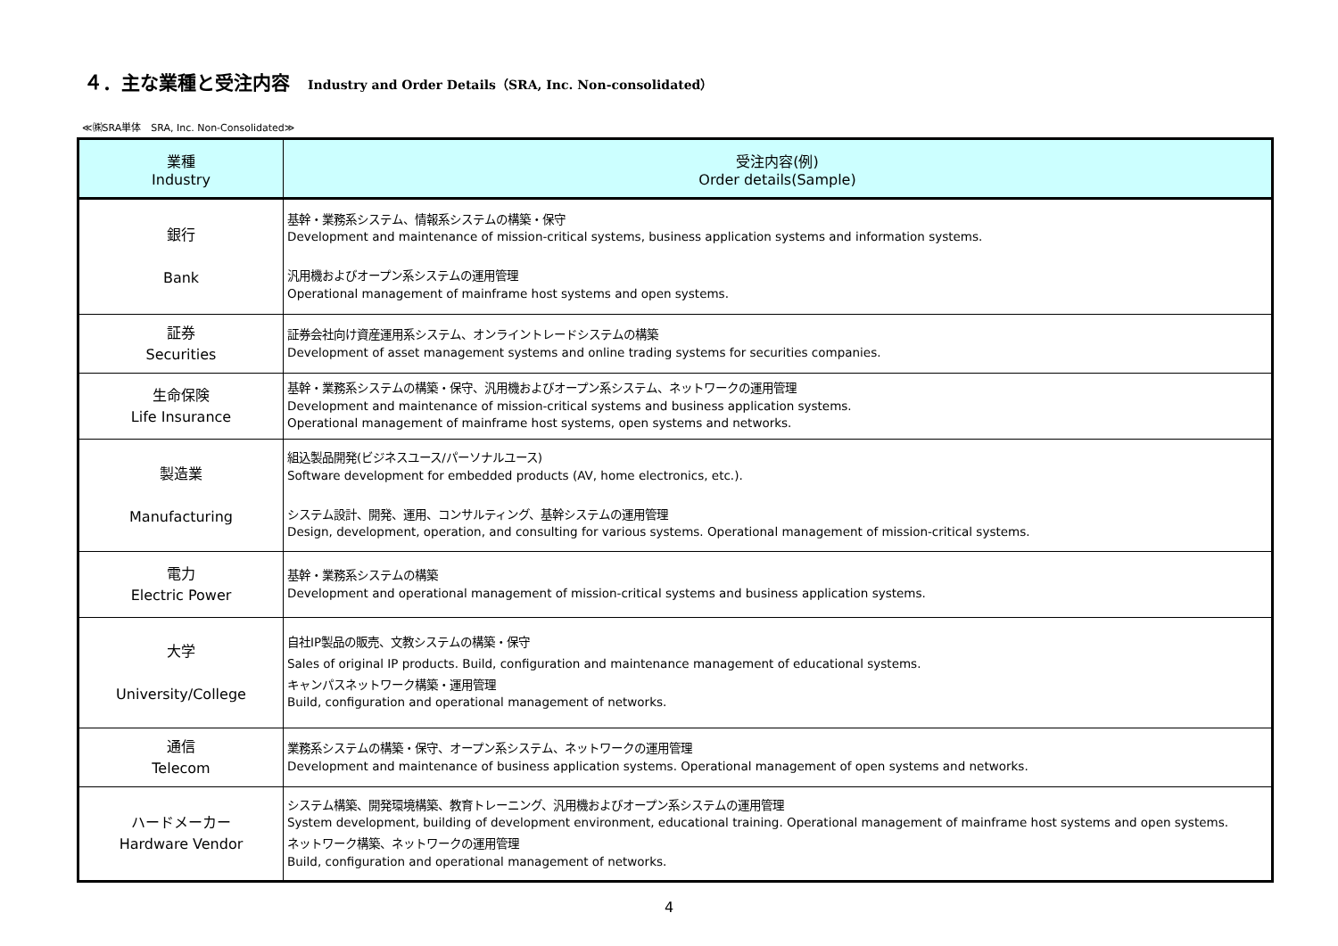４．主な業種と受注内容 Industry and Order Details（SRA, Inc. Non-consolidated）
≪㈱SRA単体　SRA, Inc. Non-Consolidated≫
| 業種 Industry | 受注内容(例) Order details(Sample) |
| --- | --- |
| 銀行 Bank | 基幹・業務系システム、情報系システムの構築・保守 Development and maintenance of mission-critical systems, business application systems and information systems. 汎用機およびオープン系システムの運用管理 Operational management of mainframe host systems and open systems. |
| 証券 Securities | 証券会社向け資産運用系システム、オンライントレードシステムの構築 Development of asset management systems and online trading systems for securities companies. |
| 生命保険 Life Insurance | 基幹・業務系システムの構築・保守、汎用機およびオープン系システム、ネットワークの運用管理 Development and maintenance of mission-critical systems and business application systems. Operational management of mainframe host systems, open systems and networks. |
| 製造業 Manufacturing | 組込製品開発(ビジネスユース/パーソナルユース) Software development for embedded products (AV, home electronics, etc.). システム設計、開発、運用、コンサルティング、基幹システムの運用管理 Design, development, operation, and consulting for various systems. Operational management of mission-critical systems. |
| 電力 Electric Power | 基幹・業務系システムの構築 Development and operational management of mission-critical systems and business application systems. |
| 大学 University/College | 自社IP製品の販売、文教システムの構築・保守 Sales of original IP products. Build, configuration and maintenance management of educational systems. キャンパスネットワーク構築・運用管理 Build, configuration and operational management of networks. |
| 通信 Telecom | 業務系システムの構築・保守、オープン系システム、ネットワークの運用管理 Development and maintenance of business application systems. Operational management of open systems and networks. |
| ハードメーカー Hardware Vendor | システム構築、開発環境構築、教育トレーニング、汎用機およびオープン系システムの運用管理 System development, building of development environment, educational training. Operational management of mainframe host systems and open systems. ネットワーク構築、ネットワークの運用管理 Build, configuration and operational management of networks. |
4